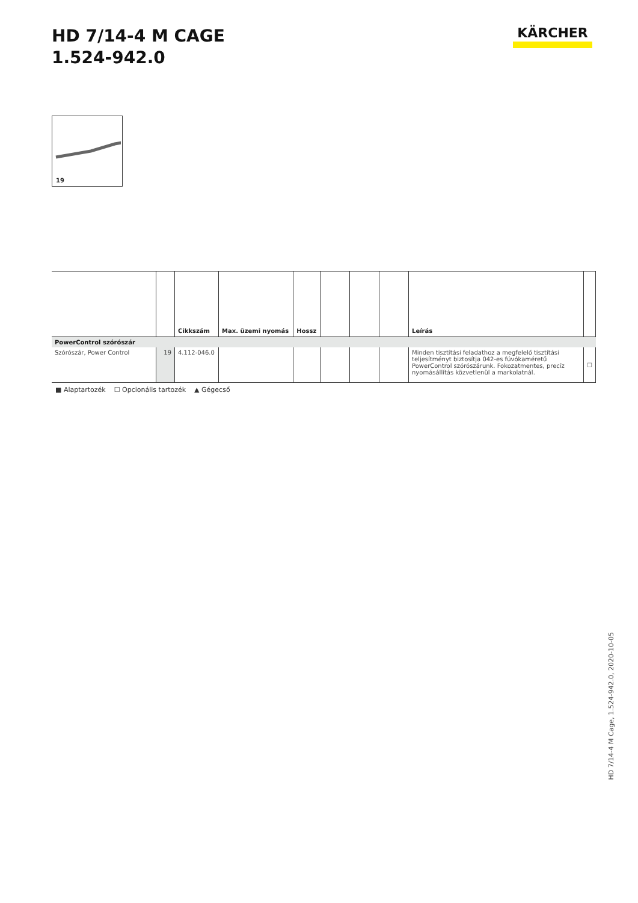HD 7/14-4 M CAGE
1.524-942.0
KÄRCHER
19
| | | Cikkszám | Max. üzemi nyomás | Hossz | | | | Leírás | |
| --- | --- | --- | --- | --- | --- | --- | --- | --- | --- |
| PowerControl szórószár | | | | | | | | | |
| Szórószár, Power Control | 19 | 4.112-046.0 | | | | | | Minden tisztítási feladathoz a megfelelő tisztítási teljesítményt biztosítja 042-es fúvókaméretű PowerControl szórószárunk. Fokozatmentes, precíz nyomásállítás közvetlenül a markolatnál. | ☐ |
■ Alaptartozék ☐ Opcionális tartozék ▲ Gégecső
HD 7/14-4 M Cage, 1.524-942.0, 2020-10-05